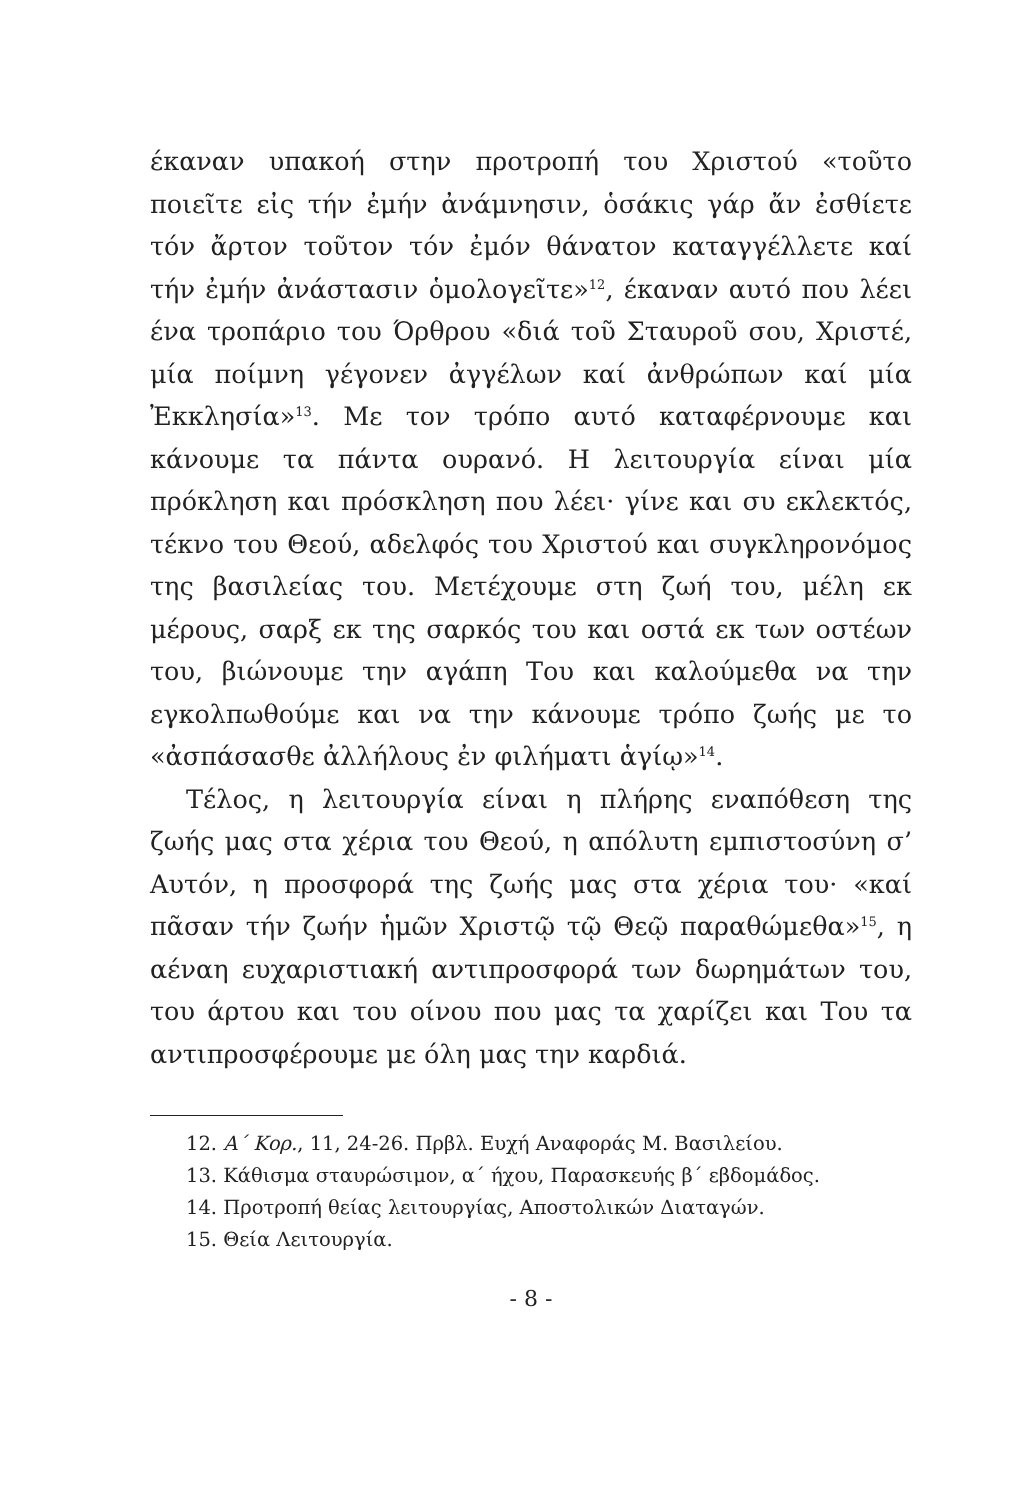έκαναν υπακοή στην προτροπή του Χριστού «τοῦτο ποιεῖτε εἰς τήν ἐμήν ἀνάμνησιν, ὁσάκις γάρ ἄν ἐσθίετε τόν ἄρτον τοῦτον τόν ἐμόν θάνατον καταγγέλλετε καί τήν ἐμήν ἀνάστασιν ὁμολογεῖτε»<sup>12</sup>, έκαναν αυτό που λέει ένα τροπάριο του Όρθρου «διά τοῦ Σταυροῦ σου, Χριστέ, μία ποίμνη γέγονεν ἀγγέλων καί ἀνθρώπων καί μία Ἐκκλησία»<sup>13</sup>. Με τον τρόπο αυτό καταφέρνουμε και κάνουμε τα πάντα ουρανό. Η λειτουργία είναι μία πρόκληση και πρόσκληση που λέει· γίνε και συ εκλεκτός, τέκνο του Θεού, αδελφός του Χριστού και συγκληρονόμος της βασιλείας του. Μετέχουμε στη ζωή του, μέλη εκ μέρους, σαρξ εκ της σαρκός του και οστά εκ των οστέων του, βιώνουμε την αγάπη Του και καλούμεθα να την εγκολπωθούμε και να την κάνουμε τρόπο ζωής με το «ἀσπάσασθε ἀλλήλους ἐν φιλήματι ἁγίῳ»<sup>14</sup>.
Τέλος, η λειτουργία είναι η πλήρης εναπόθεση της ζωής μας στα χέρια του Θεού, η απόλυτη εμπιστοσύνη σ’ Αυτόν, η προσφορά της ζωής μας στα χέρια του· «καί πᾶσαν τήν ζωήν ἡμῶν Χριστῷ τῷ Θεῷ παραθώμεθα»<sup>15</sup>, η αέναη ευχαριστιακή αντιπροσφορά των δωρημάτων του, του άρτου και του οίνου που μας τα χαρίζει και Του τα αντιπροσφέρουμε με όλη μας την καρδιά.
12. Α΄ Κορ., 11, 24-26. Πρβλ. Ευχή Αναφοράς Μ. Βασιλείου.
13. Κάθισμα σταυρώσιμον, α΄ ήχου, Παρασκευής β΄ εβδομάδος.
14. Προτροπή θείας λειτουργίας, Αποστολικών Διαταγών.
15. Θεία Λειτουργία.
- 8 -